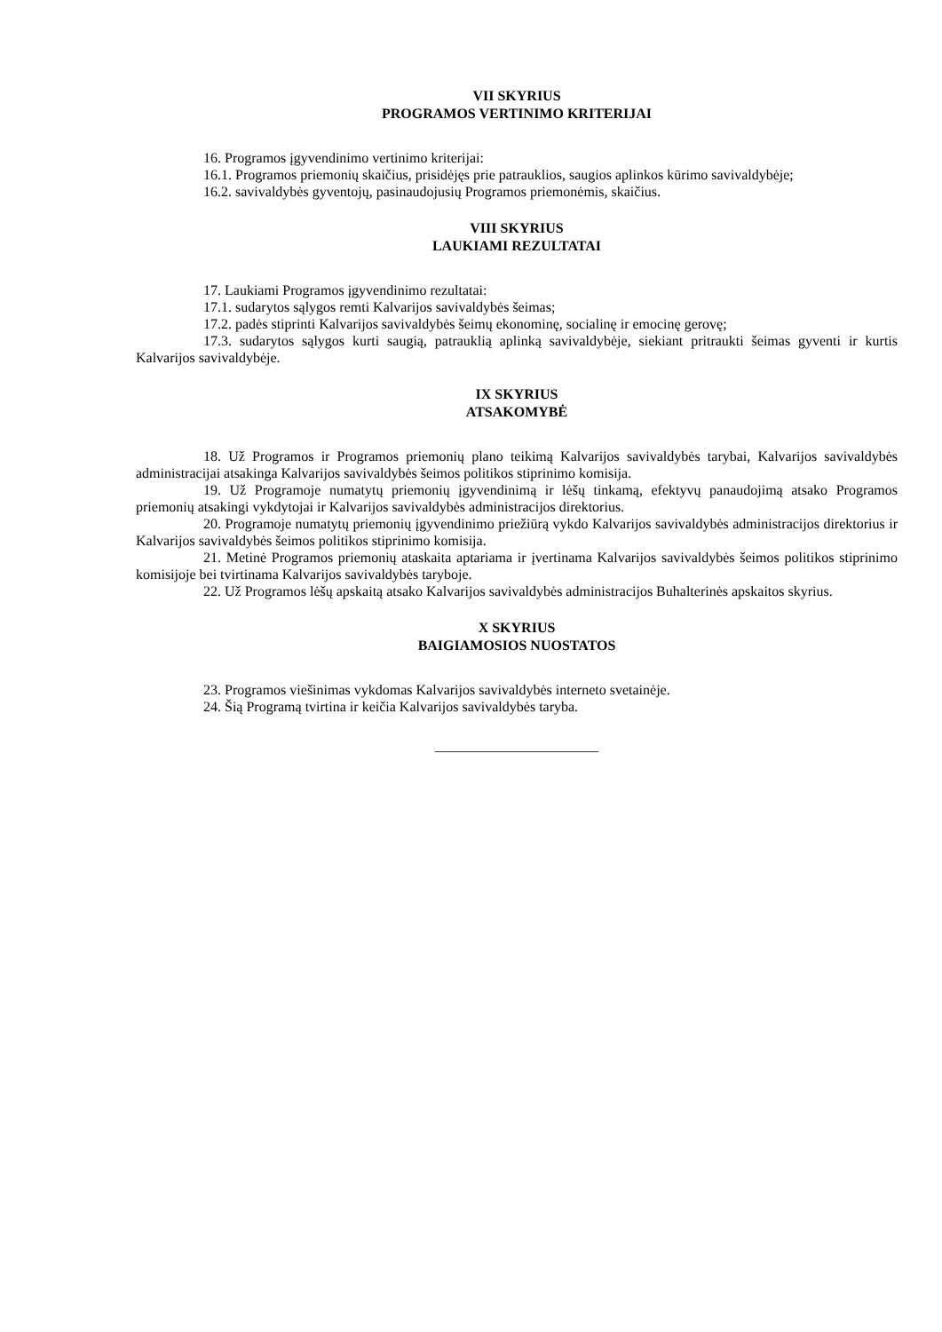VII SKYRIUS
PROGRAMOS VERTINIMO KRITERIJAI
16. Programos įgyvendinimo vertinimo kriterijai:
16.1. Programos priemonių skaičius, prisidėjęs prie patrauklios, saugios aplinkos kūrimo savivaldybėje;
16.2. savivaldybės gyventojų, pasinaudojusių Programos priemonėmis, skaičius.
VIII SKYRIUS
LAUKIAMI REZULTATAI
17. Laukiami Programos įgyvendinimo rezultatai:
17.1. sudarytos sąlygos remti Kalvarijos savivaldybės šeimas;
17.2. padės stiprinti Kalvarijos savivaldybės šeimų ekonominę, socialinę ir emocinę gerovę;
17.3. sudarytos sąlygos kurti saugią, patrauklią aplinką savivaldybėje, siekiant pritraukti šeimas gyventi ir kurtis Kalvarijos savivaldybėje.
IX SKYRIUS
ATSAKOMYBĖ
18. Už Programos ir Programos priemonių plano teikimą Kalvarijos savivaldybės tarybai, Kalvarijos savivaldybės administracijai atsakinga Kalvarijos savivaldybės šeimos politikos stiprinimo komisija.
19. Už Programoje numatytų priemonių įgyvendinimą ir lėšų tinkamą, efektyvų panaudojimą atsako Programos priemonių atsakingi vykdytojai ir Kalvarijos savivaldybės administracijos direktorius.
20. Programoje numatytų priemonių įgyvendinimo priežiūrą vykdo Kalvarijos savivaldybės administracijos direktorius ir Kalvarijos savivaldybės šeimos politikos stiprinimo komisija.
21. Metinė Programos priemonių ataskaita aptariama ir įvertinama Kalvarijos savivaldybės šeimos politikos stiprinimo komisijoje bei tvirtinama Kalvarijos savivaldybės taryboje.
22. Už Programos lėšų apskaitą atsako Kalvarijos savivaldybės administracijos Buhalterinės apskaitos skyrius.
X SKYRIUS
BAIGIAMOSIOS NUOSTATOS
23. Programos viešinimas vykdomas Kalvarijos savivaldybės interneto svetainėje.
24. Šią Programą tvirtina ir keičia Kalvarijos savivaldybės taryba.
_______________________